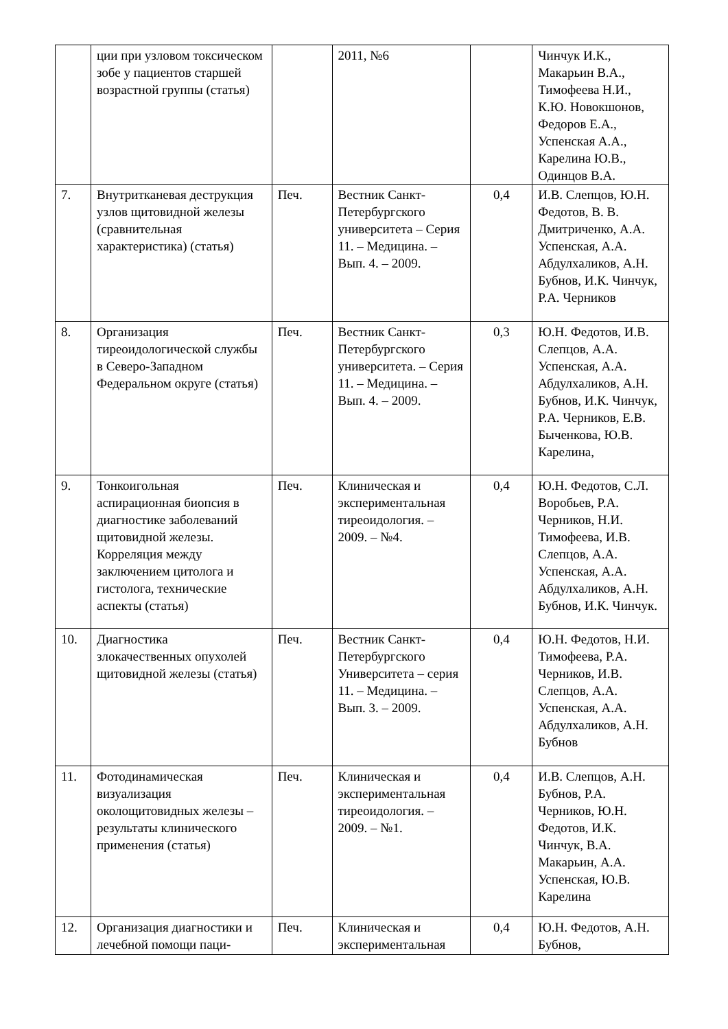| | ции при узловом токсическом зобе у пациентов старшей возрастной группы (статья) | | 2011, №6 | | Чинчук И.К., Макарьин В.А., Тимофеева Н.И., К.Ю. Новокшонов, Федоров Е.А., Успенская А.А., Карелина Ю.В., Одинцов В.А. |
| 7. | Внутритканевая деструкция узлов щитовидной железы (сравнительная характеристика) (статья) | Печ. | Вестник Санкт-Петербургского университета – Серия 11. – Медицина. – Вып. 4. – 2009. | 0,4 | И.В. Слепцов, Ю.Н. Федотов, В. В. Дмитриченко, А.А. Успенская, А.А. Абдулхаликов, А.Н. Бубнов, И.К. Чинчук, Р.А. Черников |
| 8. | Организация тиреоидологической службы в Северо-Западном Федеральном округе (статья) | Печ. | Вестник Санкт-Петербургского университета. – Серия 11. – Медицина. – Вып. 4. – 2009. | 0,3 | Ю.Н. Федотов, И.В. Слепцов, А.А. Успенская, А.А. Абдулхаликов, А.Н. Бубнов, И.К. Чинчук, Р.А. Черников, Е.В. Быченкова, Ю.В. Карелина, |
| 9. | Тонкоигольная аспирационная биопсия в диагностике заболеваний щитовидной железы. Корреляция между заключением цитолога и гистолога, технические аспекты (статья) | Печ. | Клиническая и экспериментальная тиреоидология. – 2009. – №4. | 0,4 | Ю.Н. Федотов, С.Л. Воробьев, Р.А. Черников, Н.И. Тимофеева, И.В. Слепцов, А.А. Успенская, А.А. Абдулхаликов, А.Н. Бубнов, И.К. Чинчук. |
| 10. | Диагностика злокачественных опухолей щитовидной железы (статья) | Печ. | Вестник Санкт-Петербургского Университета – серия 11. – Медицина. – Вып. 3. – 2009. | 0,4 | Ю.Н. Федотов, Н.И. Тимофеева, Р.А. Черников, И.В. Слепцов, А.А. Успенская, А.А. Абдулхаликов, А.Н. Бубнов |
| 11. | Фотодинамическая визуализация околощитовидных железы – результаты клинического применения (статья) | Печ. | Клиническая и экспериментальная тиреоидология. – 2009. – №1. | 0,4 | И.В. Слепцов, А.Н. Бубнов, Р.А. Черников, Ю.Н. Федотов, И.К. Чинчук, В.А. Макарьин, А.А. Успенская, Ю.В. Карелина |
| 12. | Организация диагностики и лечебной помощи паци- | Печ. | Клиническая и экспериментальная | 0,4 | Ю.Н. Федотов, А.Н. Бубнов, |